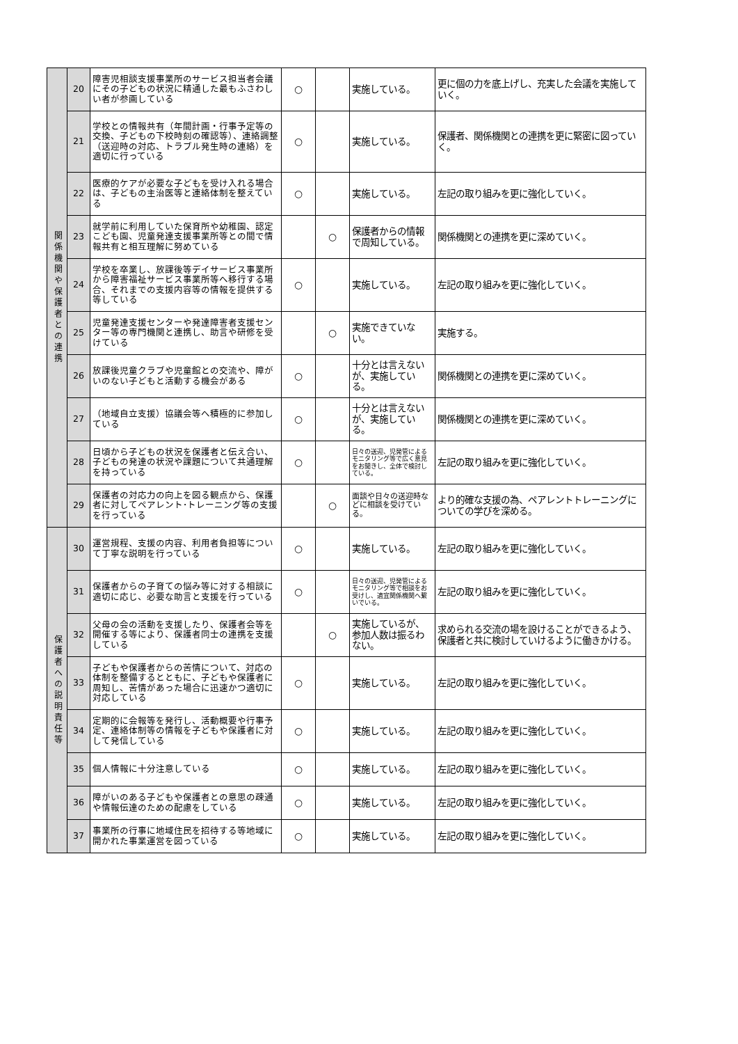| 関係機関や保護者との連携 | 20 | 障害児相談支援事業所のサービス担当者会議にその子どもの状況に精通した最もふさわしい者が参画している | ○ | | 実施している。 | 更に個の力を底上げし、充実した会議を実施していく。 |
| | 21 | 学校との情報共有（年間計画・行事予定等の交換、子どもの下校時刻の確認等）、連絡調整（送迎時の対応、トラブル発生時の連絡）を適切に行っている | ○ | | 実施している。 | 保護者、関係機関との連携を更に緊密に図っていく。 |
| | 22 | 医療的ケアが必要な子どもを受け入れる場合は、子どもの主治医等と連絡体制を整えている | ○ | | 実施している。 | 左記の取り組みを更に強化していく。 |
| | 23 | 就学前に利用していた保育所や幼稚園、認定こども園、児童発達支援事業所等との間で情報共有と相互理解に努めている | | ○ | 保護者からの情報で周知している。 | 関係機関との連携を更に深めていく。 |
| | 24 | 学校を卒業し、放課後等デイサービス事業所から障害福祉サービス事業所等へ移行する場合、それまでの支援内容等の情報を提供する等している | ○ | | 実施している。 | 左記の取り組みを更に強化していく。 |
| | 25 | 児童発達支援センターや発達障害者支援センター等の専門機関と連携し、助言や研修を受けている | | ○ | 実施できていない。 | 実施する。 |
| | 26 | 放課後児童クラブや児童館との交流や、障がいのない子どもと活動する機会がある | ○ | | 十分とは言えないが、実施している。 | 関係機関との連携を更に深めていく。 |
| | 27 | （地域自立支援）協議会等へ積極的に参加している | ○ | | 十分とは言えないが、実施している。 | 関係機関との連携を更に深めていく。 |
| | 28 | 日頃から子どもの状況を保護者と伝え合い、子どもの発達の状況や課題について共通理解を持っている | ○ | | 日々の送迎、児発管によるモニタリング等で広く意見をお聞きし、全体で検討している。 | 左記の取り組みを更に強化していく。 |
| | 29 | 保護者の対応力の向上を図る観点から、保護者に対してペアレント･トレーニング等の支援を行っている | | ○ | 面談や日々の送迎時などに相談を受けている。 | より的確な支援の為、ペアレントトレーニングについての学びを深める。 |
| 保護者への説明責任等 | 30 | 運営規程、支援の内容、利用者負担等について丁寧な説明を行っている | ○ | | 実施している。 | 左記の取り組みを更に強化していく。 |
| | 31 | 保護者からの子育ての悩み等に対する相談に適切に応じ、必要な助言と支援を行っている | ○ | | 日々の送迎、児発管によるモニタリング等で相談をお受けし、適宜関係機関へ繋いでいる。 | 左記の取り組みを更に強化していく。 |
| | 32 | 父母の会の活動を支援したり、保護者会等を開催する等により、保護者同士の連携を支援している | | ○ | 実施しているが、参加人数は振るわない。 | 求められる交流の場を設けることができるよう、保護者と共に検討していけるように働きかける。 |
| | 33 | 子どもや保護者からの苦情について、対応の体制を整備するとともに、子どもや保護者に周知し、苦情があった場合に迅速かつ適切に対応している | ○ | | 実施している。 | 左記の取り組みを更に強化していく。 |
| | 34 | 定期的に会報等を発行し、活動概要や行事予定、連絡体制等の情報を子どもや保護者に対して発信している | ○ | | 実施している。 | 左記の取り組みを更に強化していく。 |
| | 35 | 個人情報に十分注意している | ○ | | 実施している。 | 左記の取り組みを更に強化していく。 |
| | 36 | 障がいのある子どもや保護者との意思の疎通や情報伝達のための配慮をしている | ○ | | 実施している。 | 左記の取り組みを更に強化していく。 |
| | 37 | 事業所の行事に地域住民を招待する等地域に開かれた事業運営を図っている | ○ | | 実施している。 | 左記の取り組みを更に強化していく。 |